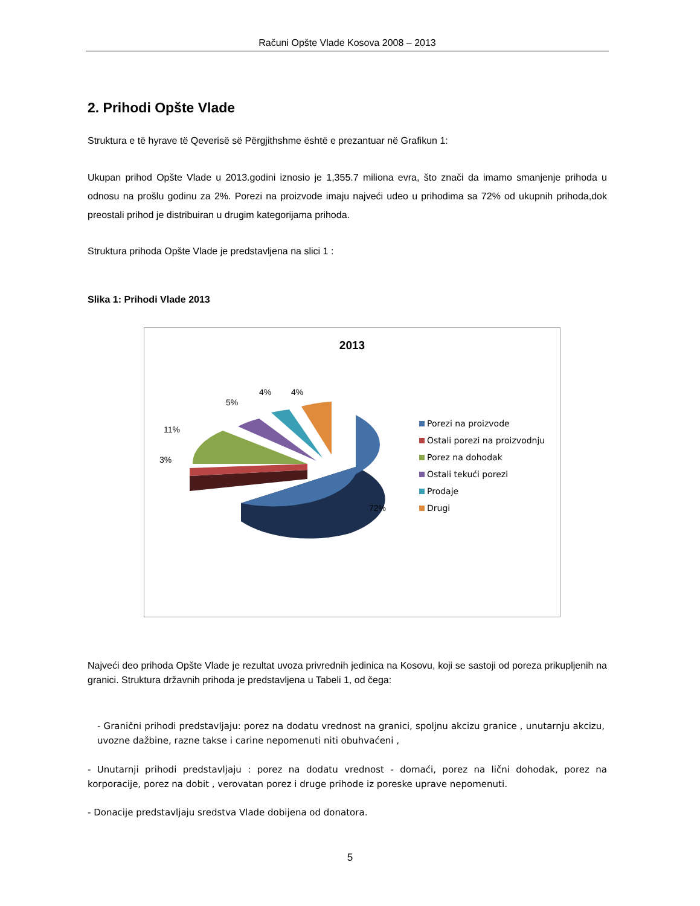Računi Opšte Vlade Kosova 2008 – 2013
2. Prihodi Opšte Vlade
Struktura e të hyrave të Qeverisë së Përgjithshme është e prezantuar në Grafikun 1:
Ukupan prihod Opšte Vlade u 2013.godini iznosio je 1,355.7 miliona evra, što znači da imamo smanjenje prihoda u odnosu na prošlu godinu za 2%. Porezi na proizvode imaju najveći udeo u prihodima sa 72% od ukupnih prihoda,dok preostali prihod je distribuiran u drugim kategorijama prihoda.
Struktura prihoda Opšte Vlade je predstavljena na slici 1 :
Slika 1: Prihodi Vlade 2013
2013
5%
4% 4%
11%
3%
72%
Porezi na proizvode
Ostali porezi na proizvodnju
Porez na dohodak
Ostali tekući porezi
Prodaje
Drugi
Najveći deo prihoda Opšte Vlade je rezultat uvoza privrednih jedinica na Kosovu, koji se sastoji od poreza prikupljenih na granici. Struktura državnih prihoda je predstavljena u Tabeli 1, od čega:
- Granični prihodi predstavljaju: porez na dodatu vrednost na granici, spoljnu akcizu granice , unutarnju akcizu, uvozne dažbine, razne takse i carine nepomenuti niti obuhvaćeni ,
- Unutarnji prihodi predstavljaju : porez na dodatu vrednost - domaći, porez na lični dohodak, porez na korporacije, porez na dobit , verovatan porez i druge prihode iz poreske uprave nepomenuti.
- Donacije predstavljaju sredstva Vlade dobijena od donatora.
5